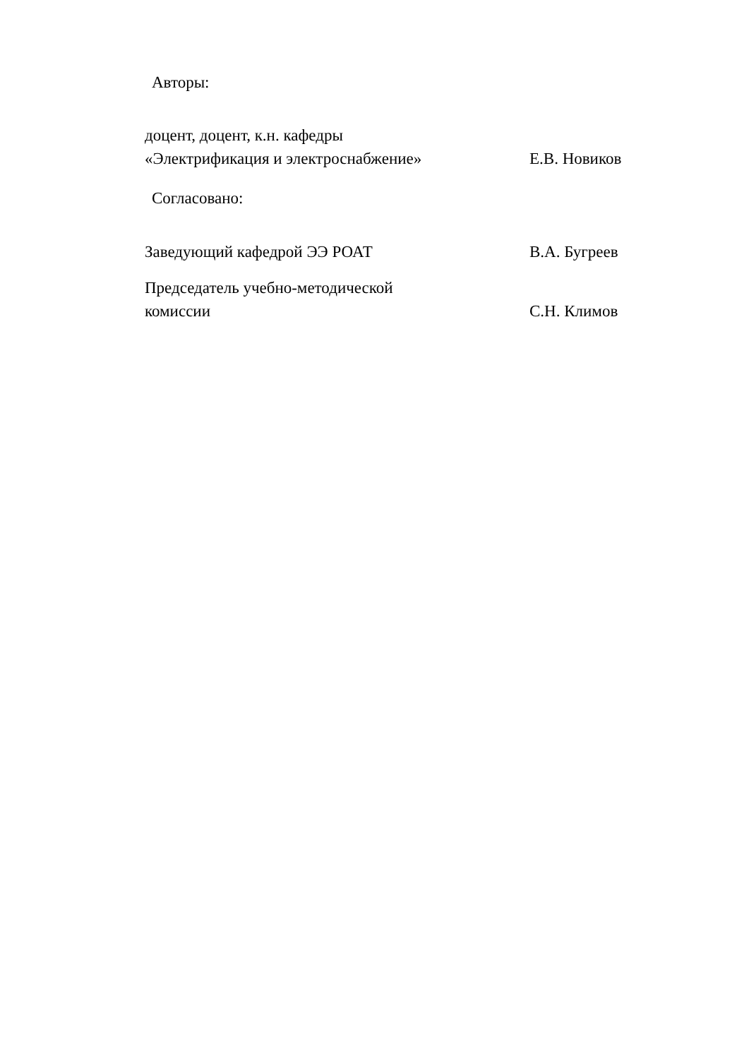Авторы:
доцент, доцент, к.н. кафедры «Электрификация и электроснабжение»
Е.В. Новиков
Согласовано:
Заведующий кафедрой ЭЭ РОАТ
В.А. Бугреев
Председатель учебно-методической комиссии
С.Н. Климов